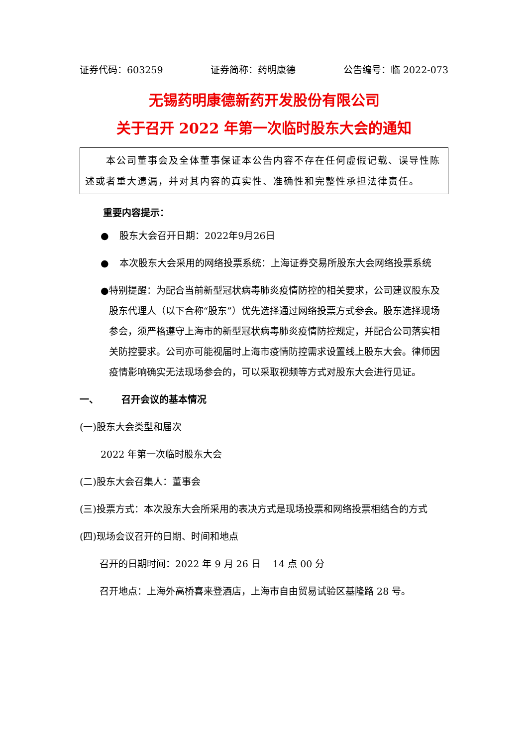证券代码：603259 证券简称：药明康德 公告编号：临 2022-073
无锡药明康德新药开发股份有限公司
关于召开 2022 年第一次临时股东大会的通知
本公司董事会及全体董事保证本公告内容不存在任何虚假记载、误导性陈述或者重大遗漏，并对其内容的真实性、准确性和完整性承担法律责任。
重要内容提示：
● 股东大会召开日期：2022年9月26日
● 本次股东大会采用的网络投票系统：上海证券交易所股东大会网络投票系统
● 特别提醒：为配合当前新型冠状病毒肺炎疫情防控的相关要求，公司建议股东及股东代理人（以下合称“股东”）优先选择通过网络投票方式参会。股东选择现场参会，须严格遵守上海市的新型冠状病毒肺炎疫情防控规定，并配合公司落实相关防控要求。公司亦可能视届时上海市疫情防控需求设置线上股东大会。律师因疫情影响确实无法现场参会的，可以采取视频等方式对股东大会进行见证。
一、 召开会议的基本情况
(一)股东大会类型和届次
2022 年第一次临时股东大会
(二)股东大会召集人：董事会
(三)投票方式：本次股东大会所采用的表决方式是现场投票和网络投票相结合的方式
(四)现场会议召开的日期、时间和地点
召开的日期时间：2022 年 9 月 26 日 14 点 00 分
召开地点：上海外高桥喜来登酒店，上海市自由贸易试验区基隆路 28 号。